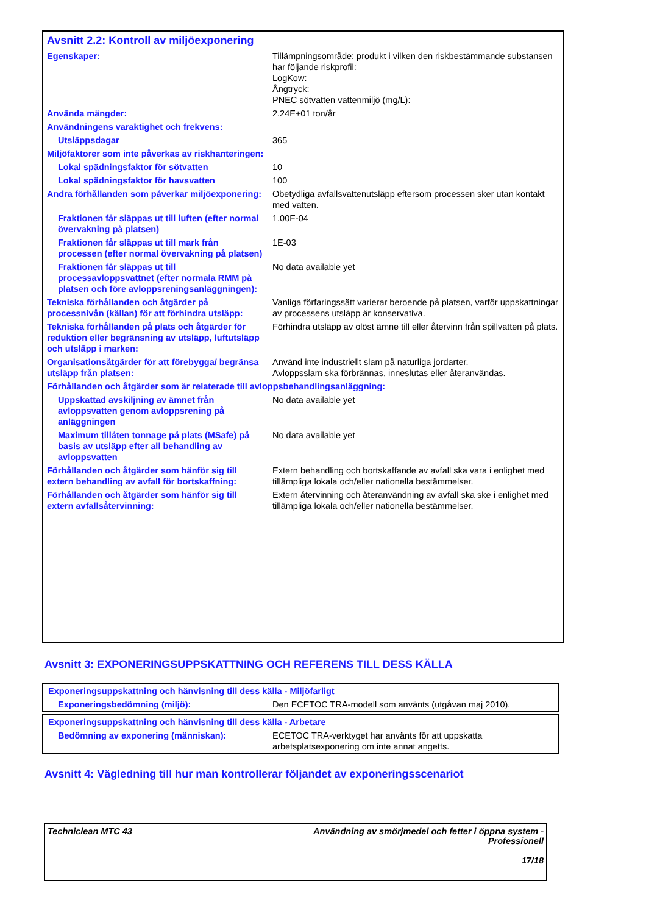Avsnitt 2.2: Kontroll av miljöexponering
| Egenskaper: | Tillämpningsområde: produkt i vilken den riskbestämmande substansen har följande riskprofil: LogKow: Ångtryck: PNEC sötvatten vattenmiljö (mg/L): |
| Använda mängder: | 2.24E+01 ton/år |
| Användningens varaktighet och frekvens: | |
| Utsläppsdagar | 365 |
| Miljöfaktorer som inte påverkas av riskhanteringen: | |
| Lokal spädningsfaktor för sötvatten | 10 |
| Lokal spädningsfaktor för havsvatten | 100 |
| Andra förhållanden som påverkar miljöexponering: | Obetydliga avfallsvattenutsläpp eftersom processen sker utan kontakt med vatten. |
| Fraktionen får släppas ut till luften (efter normal övervakning på platsen) | 1.00E-04 |
| Fraktionen får släppas ut till mark från processen (efter normal övervakning på platsen) | 1E-03 |
| Fraktionen får släppas ut till processavloppsvattnet (efter normala RMM på platsen och före avloppsreningsanläggningen): | No data available yet |
| Tekniska förhållanden och åtgärder på processnivån (källan) för att förhindra utsläpp: | Vanliga förfaringssätt varierar beroende på platsen, varför uppskattningar av processens utsläpp är konservativa. |
| Tekniska förhållanden på plats och åtgärder för reduktion eller begränsning av utsläpp, luftutsläpp och utsläpp i marken: | Förhindra utsläpp av olöst ämne till eller återvinn från spillvatten på plats. |
| Organisationsåtgärder för att förebygga/ begränsa utsläpp från platsen: | Använd inte industriellt slam på naturliga jordarter. Avloppsslam ska förbrännas, inneslutas eller återanvändas. |
| Förhållanden och åtgärder som är relaterade till avloppsbehandlingsanläggning: | |
| Uppskattad avskiljning av ämnet från avloppsvatten genom avloppsrening på anläggningen | No data available yet |
| Maximum tillåten tonnage på plats (MSafe) på basis av utsläpp efter all behandling av avloppsvatten | No data available yet |
| Förhållanden och åtgärder som hänför sig till extern behandling av avfall för bortskaffning: | Extern behandling och bortskaffande av avfall ska vara i enlighet med tillämpliga lokala och/eller nationella bestämmelser. |
| Förhållanden och åtgärder som hänför sig till extern avfallsåtervinning: | Extern återvinning och återanvändning av avfall ska ske i enlighet med tillämpliga lokala och/eller nationella bestämmelser. |
Avsnitt 3: EXPONERINGSUPPSKATTNING OCH REFERENS TILL DESS KÄLLA
| Exponeringsuppskattning och hänvisning till dess källa - Miljöfarligt | |
| Exponeringsbedömning (miljö): | Den ECETOC TRA-modell som använts (utgåvan maj 2010). |
| Exponeringsuppskattning och hänvisning till dess källa - Arbetare | |
| Bedömning av exponering (människan): | ECETOC TRA-verktyget har använts för att uppskatta arbetsplatsexponering om inte annat angetts. |
Avsnitt 4: Vägledning till hur man kontrollerar följandet av exponeringsscenariot
Techniclean MTC 43 Användning av smörjmedel och fetter i öppna system -
Professionell
17/18